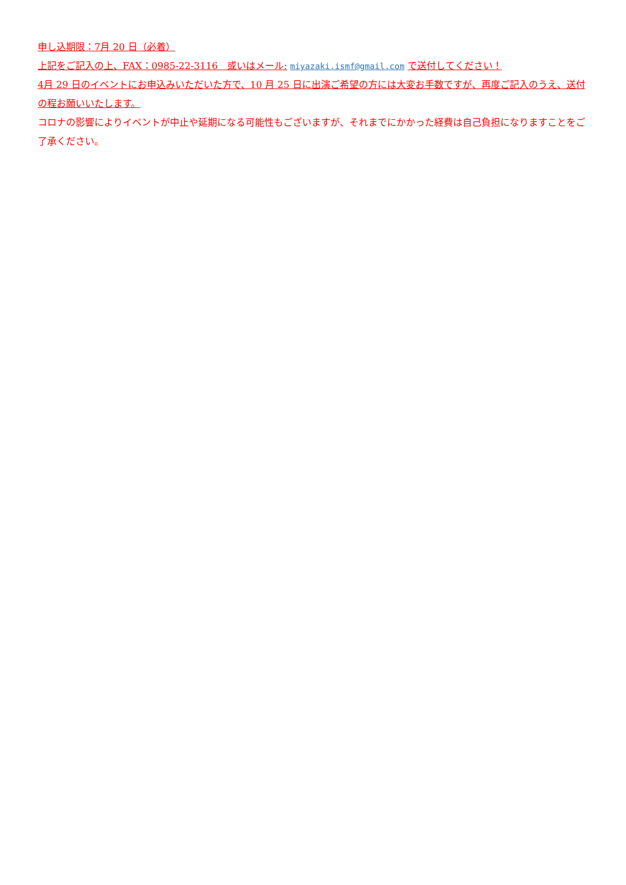申し込期限：7月 20 日（必着）
上記をご記入の上、FAX：0985-22-3116　或いはメール: miyazaki.ismf@gmail.com で送付してください！
4月 29 日のイベントにお申込みいただいた方で、10 月 25 日に出演ご希望の方には大変お手数ですが、再度ご記入のうえ、送付の程お願いいたします。
コロナの影響によりイベントが中止や延期になる可能性もございますが、それまでにかかった経費は自己負担になりますことをご了承ください。